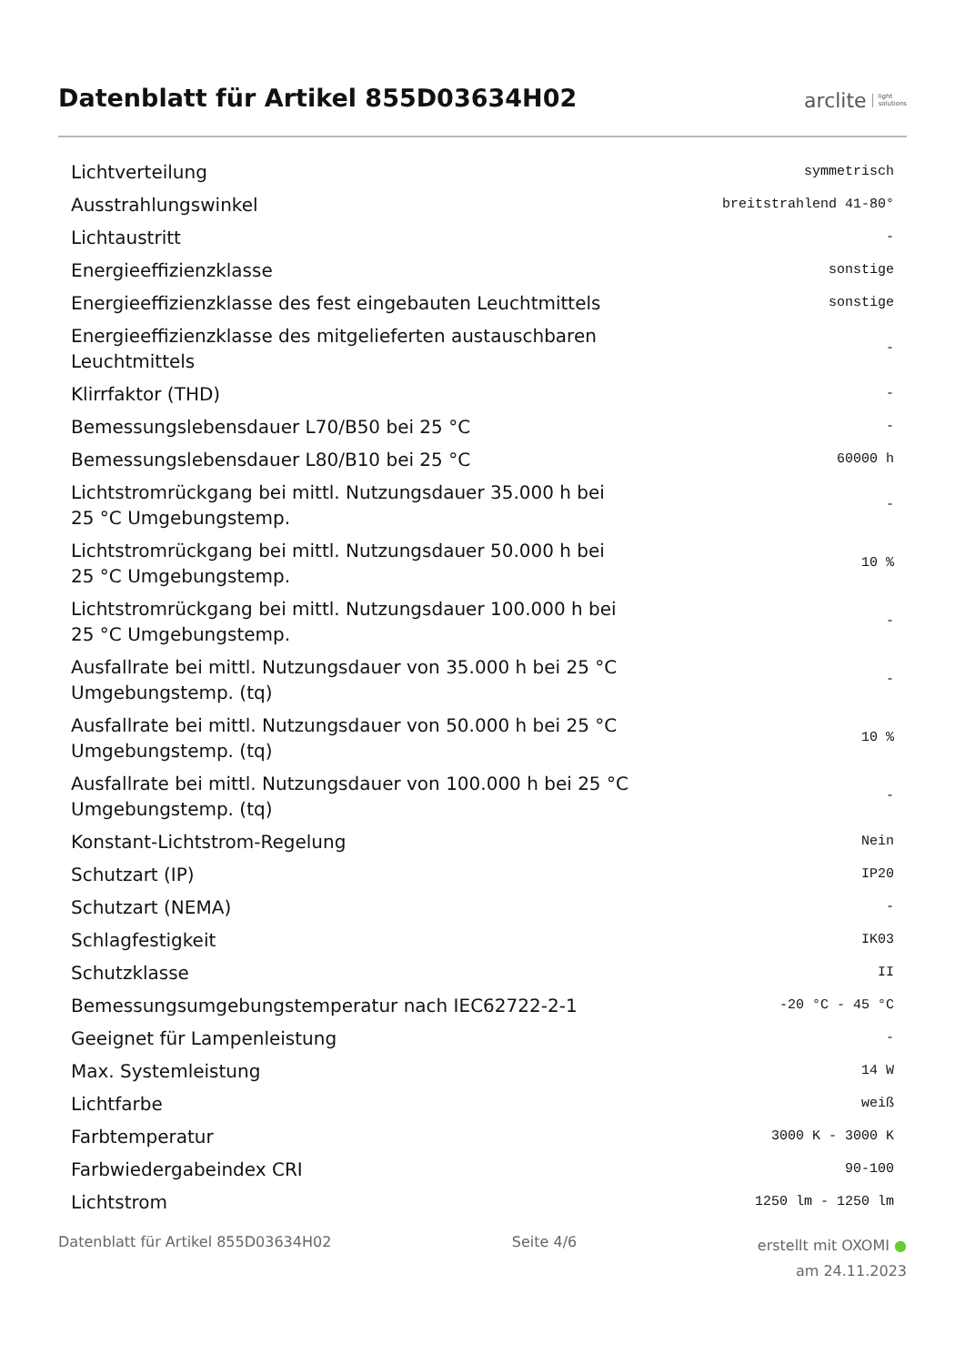Datenblatt für Artikel 855D03634H02
arclite light
solutions
| Lichtverteilung | symmetrisch |
| Ausstrahlungswinkel | breitstrahlend 41-80° |
| Lichtaustritt | - |
| Energieeffizienzklasse | sonstige |
| Energieeffizienzklasse des fest eingebauten Leuchtmittels | sonstige |
| Energieeffizienzklasse des mitgelieferten austauschbaren Leuchtmittels | - |
| Klirrfaktor (THD) | - |
| Bemessungslebensdauer L70/B50 bei 25 °C | - |
| Bemessungslebensdauer L80/B10 bei 25 °C | 60000 h |
| Lichtstromrückgang bei mittl. Nutzungsdauer 35.000 h bei 25 °C Umgebungstemp. | - |
| Lichtstromrückgang bei mittl. Nutzungsdauer 50.000 h bei 25 °C Umgebungstemp. | 10 % |
| Lichtstromrückgang bei mittl. Nutzungsdauer 100.000 h bei 25 °C Umgebungstemp. | - |
| Ausfallrate bei mittl. Nutzungsdauer von 35.000 h bei 25 °C Umgebungstemp. (tq) | - |
| Ausfallrate bei mittl. Nutzungsdauer von 50.000 h bei 25 °C Umgebungstemp. (tq) | 10 % |
| Ausfallrate bei mittl. Nutzungsdauer von 100.000 h bei 25 °C Umgebungstemp. (tq) | - |
| Konstant-Lichtstrom-Regelung | Nein |
| Schutzart (IP) | IP20 |
| Schutzart (NEMA) | - |
| Schlagfestigkeit | IK03 |
| Schutzklasse | II |
| Bemessungsumgebungstemperatur nach IEC62722-2-1 | -20 °C - 45 °C |
| Geeignet für Lampenleistung | - |
| Max. Systemleistung | 14 W |
| Lichtfarbe | weiß |
| Farbtemperatur | 3000 K - 3000 K |
| Farbwiedergabeindex CRI | 90-100 |
| Lichtstrom | 1250 lm - 1250 lm |
Datenblatt für Artikel 855D03634H02
Seite 4/6
erstellt mit OXOMI ●
am 24.11.2023